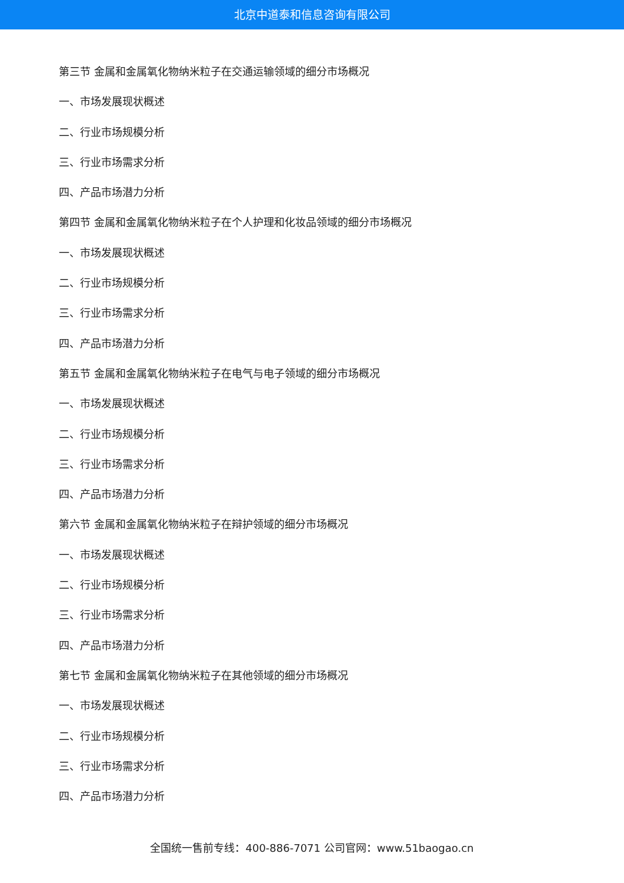北京中道泰和信息咨询有限公司
第三节 金属和金属氧化物纳米粒子在交通运输领域的细分市场概况
一、市场发展现状概述
二、行业市场规模分析
三、行业市场需求分析
四、产品市场潜力分析
第四节 金属和金属氧化物纳米粒子在个人护理和化妆品领域的细分市场概况
一、市场发展现状概述
二、行业市场规模分析
三、行业市场需求分析
四、产品市场潜力分析
第五节 金属和金属氧化物纳米粒子在电气与电子领域的细分市场概况
一、市场发展现状概述
二、行业市场规模分析
三、行业市场需求分析
四、产品市场潜力分析
第六节 金属和金属氧化物纳米粒子在辩护领域的细分市场概况
一、市场发展现状概述
二、行业市场规模分析
三、行业市场需求分析
四、产品市场潜力分析
第七节 金属和金属氧化物纳米粒子在其他领域的细分市场概况
一、市场发展现状概述
二、行业市场规模分析
三、行业市场需求分析
四、产品市场潜力分析
全国统一售前专线：400-886-7071 公司官网：www.51baogao.cn